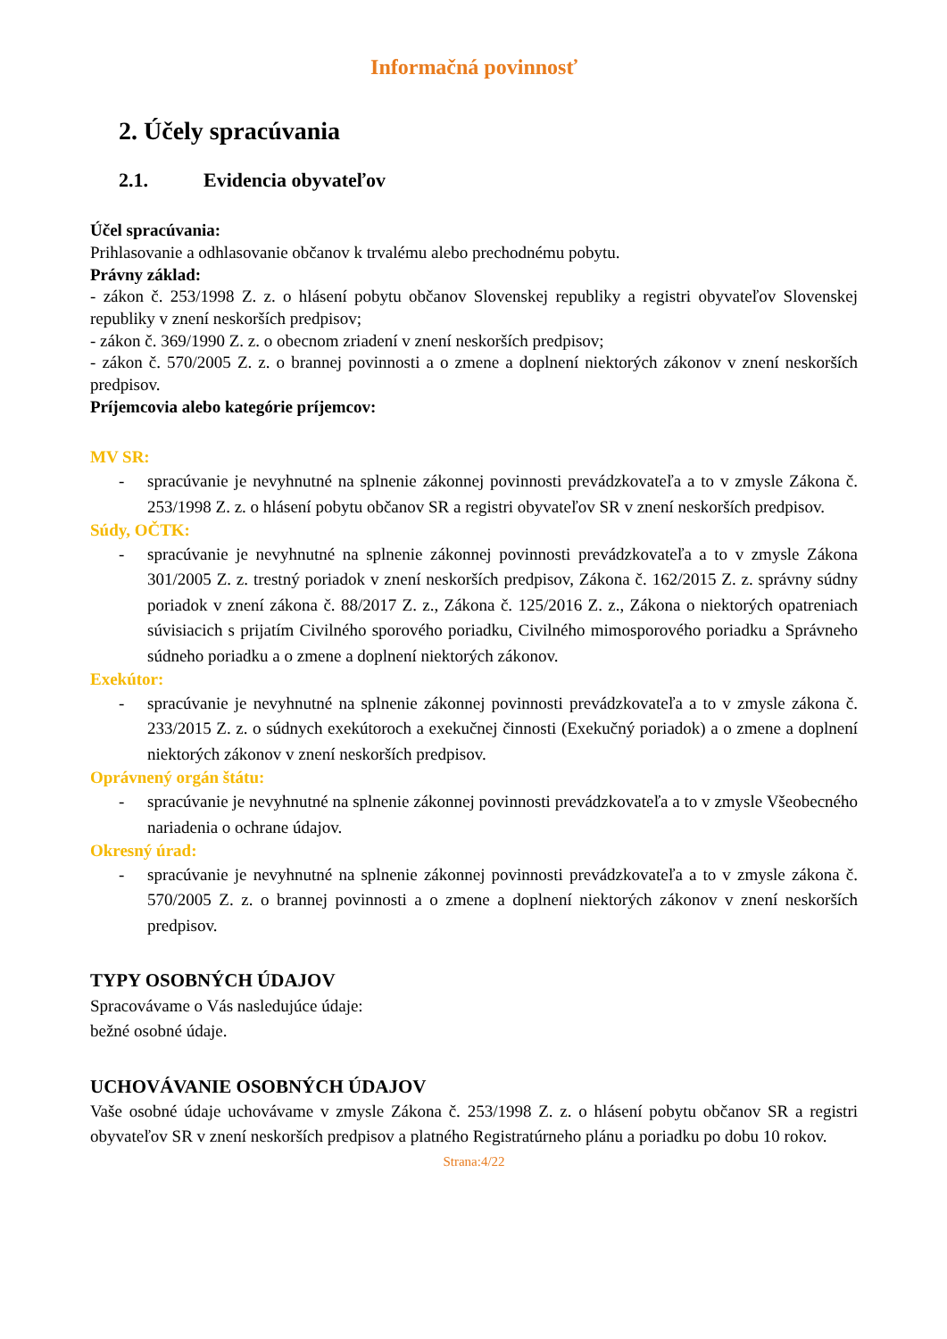Informačná povinnosť
2. Účely spracúvania
2.1. Evidencia obyvateľov
Účel spracúvania:
Prihlasovanie a odhlasovanie občanov k trvalému alebo prechodnému pobytu.
Právny základ:
- zákon č. 253/1998 Z. z. o hlásení pobytu občanov Slovenskej republiky a registri obyvateľov Slovenskej republiky v znení neskorších predpisov;
- zákon č. 369/1990 Z. z. o obecnom zriadení v znení neskorších predpisov;
- zákon č. 570/2005 Z. z. o brannej povinnosti a o zmene a doplnení niektorých zákonov v znení neskorších predpisov.
Príjemcovia alebo kategórie príjemcov:
MV SR:
- spracúvanie je nevyhnutné na splnenie zákonnej povinnosti prevádzkovateľa a to v zmysle Zákona č. 253/1998 Z. z. o hlásení pobytu občanov SR a registri obyvateľov SR v znení neskorších predpisov.
Súdy, OČTK:
- spracúvanie je nevyhnutné na splnenie zákonnej povinnosti prevádzkovateľa a to v zmysle Zákona 301/2005 Z. z. trestný poriadok v znení neskorších predpisov, Zákona č. 162/2015 Z. z. správny súdny poriadok v znení zákona č. 88/2017 Z. z., Zákona č. 125/2016 Z. z., Zákona o niektorých opatreniach súvisiacich s prijatím Civilného sporového poriadku, Civilného mimosporového poriadku a Správneho súdneho poriadku a o zmene a doplnení niektorých zákonov.
Exekútor:
- spracúvanie je nevyhnutné na splnenie zákonnej povinnosti prevádzkovateľa a to v zmysle zákona č. 233/2015 Z. z. o súdnych exekútoroch a exekučnej činnosti (Exekučný poriadok) a o zmene a doplnení niektorých zákonov v znení neskorších predpisov.
Oprávnený orgán štátu:
- spracúvanie je nevyhnutné na splnenie zákonnej povinnosti prevádzkovateľa a to v zmysle Všeobecného nariadenia o ochrane údajov.
Okresný úrad:
- spracúvanie je nevyhnutné na splnenie zákonnej povinnosti prevádzkovateľa a to v zmysle zákona č. 570/2005 Z. z. o brannej povinnosti a o zmene a doplnení niektorých zákonov v znení neskorších predpisov.
TYPY OSOBNÝCH ÚDAJOV
Spracovávame o Vás nasledujúce údaje:
bežné osobné údaje.
UCHOVÁVANIE OSOBNÝCH ÚDAJOV
Vaše osobné údaje uchovávame v zmysle Zákona č. 253/1998 Z. z. o hlásení pobytu občanov SR a registri obyvateľov SR v znení neskorších predpisov a platného Registratúrneho plánu a poriadku po dobu 10 rokov.
Strana:4/22